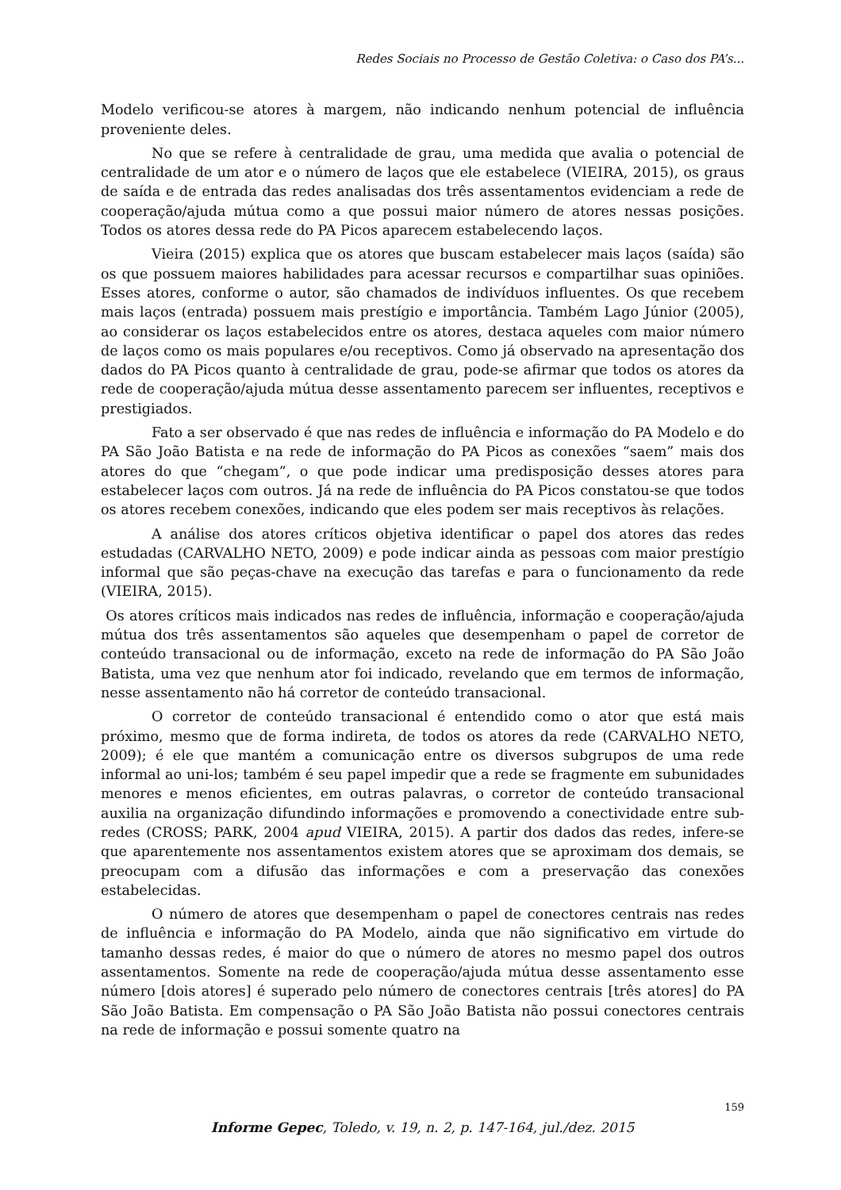Redes Sociais no Processo de Gestão Coletiva: o Caso dos PA’s...
Modelo verificou-se atores à margem, não indicando nenhum potencial de influência proveniente deles.
No que se refere à centralidade de grau, uma medida que avalia o potencial de centralidade de um ator e o número de laços que ele estabelece (VIEIRA, 2015), os graus de saída e de entrada das redes analisadas dos três assentamentos evidenciam a rede de cooperação/ajuda mútua como a que possui maior número de atores nessas posições. Todos os atores dessa rede do PA Picos aparecem estabelecendo laços.
Vieira (2015) explica que os atores que buscam estabelecer mais laços (saída) são os que possuem maiores habilidades para acessar recursos e compartilhar suas opiniões. Esses atores, conforme o autor, são chamados de indivíduos influentes. Os que recebem mais laços (entrada) possuem mais prestígio e importância. Também Lago Júnior (2005), ao considerar os laços estabelecidos entre os atores, destaca aqueles com maior número de laços como os mais populares e/ou receptivos. Como já observado na apresentação dos dados do PA Picos quanto à centralidade de grau, pode-se afirmar que todos os atores da rede de cooperação/ajuda mútua desse assentamento parecem ser influentes, receptivos e prestigiados.
Fato a ser observado é que nas redes de influência e informação do PA Modelo e do PA São João Batista e na rede de informação do PA Picos as conexões “saem” mais dos atores do que “chegam”, o que pode indicar uma predisposição desses atores para estabelecer laços com outros. Já na rede de influência do PA Picos constatou-se que todos os atores recebem conexões, indicando que eles podem ser mais receptivos às relações.
A análise dos atores críticos objetiva identificar o papel dos atores das redes estudadas (CARVALHO NETO, 2009) e pode indicar ainda as pessoas com maior prestígio informal que são peças-chave na execução das tarefas e para o funcionamento da rede (VIEIRA, 2015).
Os atores críticos mais indicados nas redes de influência, informação e cooperação/ajuda mútua dos três assentamentos são aqueles que desempenham o papel de corretor de conteúdo transacional ou de informação, exceto na rede de informação do PA São João Batista, uma vez que nenhum ator foi indicado, revelando que em termos de informação, nesse assentamento não há corretor de conteúdo transacional.
O corretor de conteúdo transacional é entendido como o ator que está mais próximo, mesmo que de forma indireta, de todos os atores da rede (CARVALHO NETO, 2009); é ele que mantém a comunicação entre os diversos subgrupos de uma rede informal ao uni-los; também é seu papel impedir que a rede se fragmente em subunidades menores e menos eficientes, em outras palavras, o corretor de conteúdo transacional auxilia na organização difundindo informações e promovendo a conectividade entre sub-redes (CROSS; PARK, 2004 apud VIEIRA, 2015). A partir dos dados das redes, infere-se que aparentemente nos assentamentos existem atores que se aproximam dos demais, se preocupam com a difusão das informações e com a preservação das conexões estabelecidas.
O número de atores que desempenham o papel de conectores centrais nas redes de influência e informação do PA Modelo, ainda que não significativo em virtude do tamanho dessas redes, é maior do que o número de atores no mesmo papel dos outros assentamentos. Somente na rede de cooperação/ajuda mútua desse assentamento esse número [dois atores] é superado pelo número de conectores centrais [três atores] do PA São João Batista. Em compensação o PA São João Batista não possui conectores centrais na rede de informação e possui somente quatro na
159
Informe Gepec, Toledo, v. 19, n. 2, p. 147-164, jul./dez. 2015